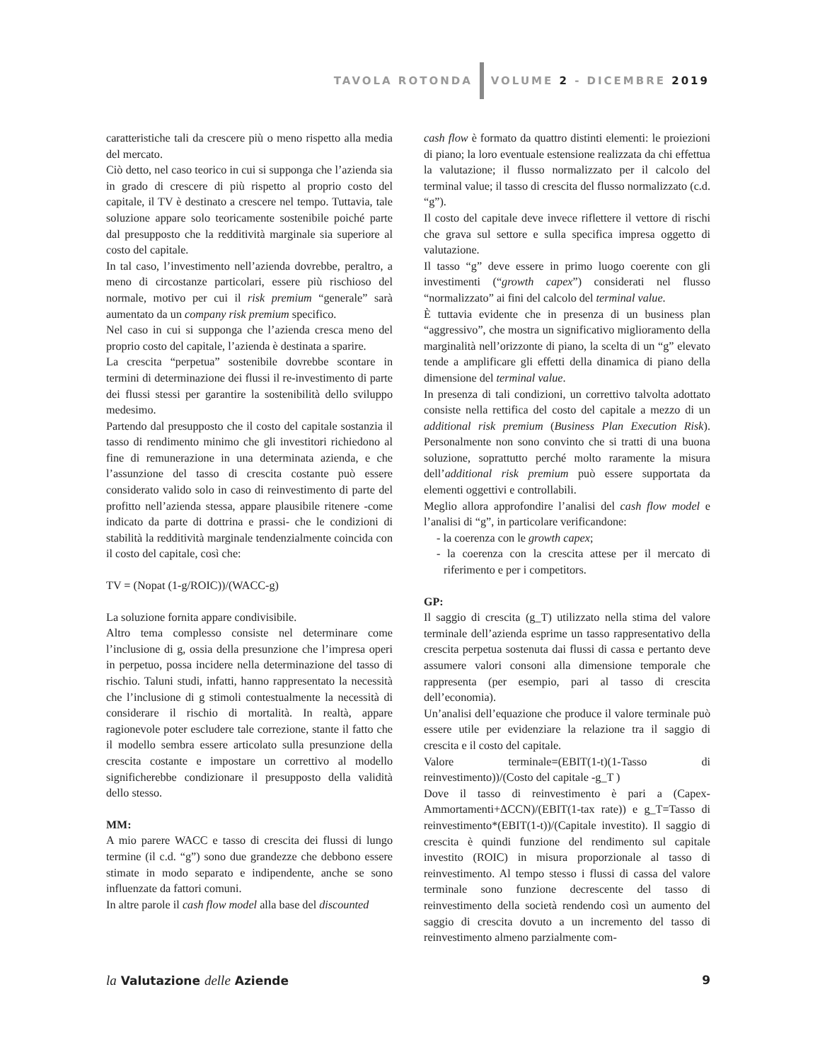TAVOLA ROTONDA VOLUME 2 - DICEMBRE 2019
caratteristiche tali da crescere più o meno rispetto alla media del mercato.
Ciò detto, nel caso teorico in cui si supponga che l’azienda sia in grado di crescere di più rispetto al proprio costo del capitale, il TV è destinato a crescere nel tempo. Tuttavia, tale soluzione appare solo teoricamente sostenibile poiché parte dal presupposto che la redditività marginale sia superiore al costo del capitale.
In tal caso, l’investimento nell’azienda dovrebbe, peraltro, a meno di circostanze particolari, essere più rischioso del normale, motivo per cui il risk premium “generale” sarà aumentato da un company risk premium specifico.
Nel caso in cui si supponga che l’azienda cresca meno del proprio costo del capitale, l’azienda è destinata a sparire.
La crescita “perpetua” sostenibile dovrebbe scontare in termini di determinazione dei flussi il re-investimento di parte dei flussi stessi per garantire la sostenibilità dello sviluppo medesimo.
Partendo dal presupposto che il costo del capitale sostanzia il tasso di rendimento minimo che gli investitori richiedono al fine di remunerazione in una determinata azienda, e che l’assunzione del tasso di crescita costante può essere considerato valido solo in caso di reinvestimento di parte del profitto nell’azienda stessa, appare plausibile ritenere -come indicato da parte di dottrina e prassi- che le condizioni di stabilità la redditività marginale tendenzialmente coincida con il costo del capitale, così che:
TV = (Nopat (1-g/ROIC))/(WACC-g)
La soluzione fornita appare condivisibile.
Altro tema complesso consiste nel determinare come l’inclusione di g, ossia della presunzione che l’impresa operi in perpetuo, possa incidere nella determinazione del tasso di rischio. Taluni studi, infatti, hanno rappresentato la necessità che l’inclusione di g stimoli contestualmente la necessità di considerare il rischio di mortalità. In realtà, appare ragionevole poter escludere tale correzione, stante il fatto che il modello sembra essere articolato sulla presunzione della crescita costante e impostare un correttivo al modello significherebbe condizionare il presupposto della validità dello stesso.
MM:
A mio parere WACC e tasso di crescita dei flussi di lungo termine (il c.d. “g”) sono due grandezze che debbono essere stimate in modo separato e indipendente, anche se sono influenzate da fattori comuni.
In altre parole il cash flow model alla base del discounted
cash flow è formato da quattro distinti elementi: le proiezioni di piano; la loro eventuale estensione realizzata da chi effettua la valutazione; il flusso normalizzato per il calcolo del terminal value; il tasso di crescita del flusso normalizzato (c.d. “g”).
Il costo del capitale deve invece riflettere il vettore di rischi che grava sul settore e sulla specifica impresa oggetto di valutazione.
Il tasso “g” deve essere in primo luogo coerente con gli investimenti (“growth capex”) considerati nel flusso “normalizzato” ai fini del calcolo del terminal value.
È tuttavia evidente che in presenza di un business plan “aggressivo”, che mostra un significativo miglioramento della marginalità nell’orizzonte di piano, la scelta di un “g” elevato tende a amplificare gli effetti della dinamica di piano della dimensione del terminal value.
In presenza di tali condizioni, un correttivo talvolta adottato consiste nella rettifica del costo del capitale a mezzo di un additional risk premium (Business Plan Execution Risk). Personalmente non sono convinto che si tratti di una buona soluzione, soprattutto perché molto raramente la misura dell’additional risk premium può essere supportata da elementi oggettivi e controllabili.
Meglio allora approfondire l’analisi del cash flow model e l’analisi di “g”, in particolare verificandone:
- la coerenza con le growth capex;
- la coerenza con la crescita attese per il mercato di riferimento e per i competitors.
GP:
Il saggio di crescita (g_T) utilizzato nella stima del valore terminale dell’azienda esprime un tasso rappresentativo della crescita perpetua sostenuta dai flussi di cassa e pertanto deve assumere valori consoni alla dimensione temporale che rappresenta (per esempio, pari al tasso di crescita dell’economia).
Un’analisi dell’equazione che produce il valore terminale può essere utile per evidenziare la relazione tra il saggio di crescita e il costo del capitale.
Valore terminale=(EBIT(1-t)(1-Tasso di reinvestimento))/(Costo del capitale -g_T )
Dove il tasso di reinvestimento è pari a (Capex-Ammortamenti+ΔCCN)/(EBIT(1-tax rate)) e g_T=Tasso di reinvestimento*(EBIT(1-t))/(Capitale investito). Il saggio di crescita è quindi funzione del rendimento sul capitale investito (ROIC) in misura proporzionale al tasso di reinvestimento. Al tempo stesso i flussi di cassa del valore terminale sono funzione decrescente del tasso di reinvestimento della società rendendo così un aumento del saggio di crescita dovuto a un incremento del tasso di reinvestimento almeno parzialmente com-
la Valutazione delle Aziende 9